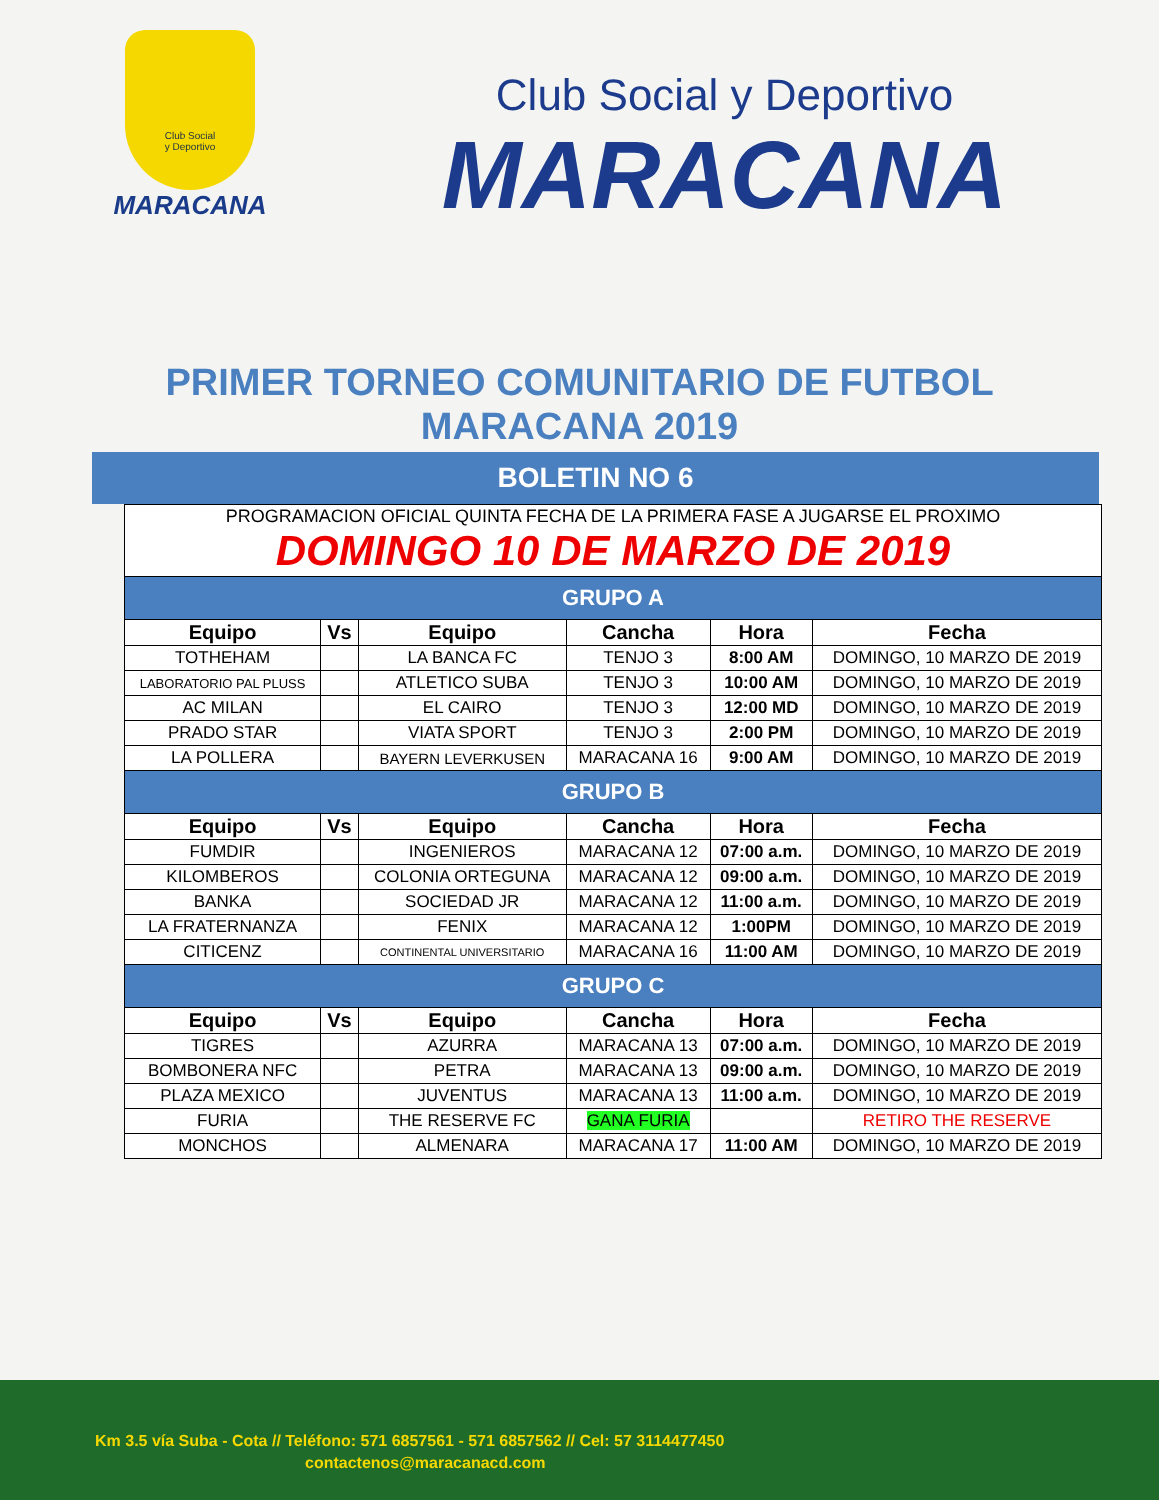Club Social
y Deportivo
MARACANA
Club Social y Deportivo
MARACANA
PRIMER TORNEO COMUNITARIO DE FUTBOL
MARACANA 2019
BOLETIN NO 6
| PROGRAMACION OFICIAL QUINTA FECHA DE LA PRIMERA FASE A JUGARSE EL PROXIMO DOMINGO 10 DE MARZO DE 2019 | | | | | |
| GRUPO A | | | | | |
| Equipo | Vs | Equipo | Cancha | Hora | Fecha |
| TOTHEHAM | | LA BANCA FC | TENJO 3 | 8:00 AM | DOMINGO, 10 MARZO DE 2019 |
| LABORATORIO PAL PLUSS | | ATLETICO SUBA | TENJO 3 | 10:00 AM | DOMINGO, 10 MARZO DE 2019 |
| AC MILAN | | EL CAIRO | TENJO 3 | 12:00 MD | DOMINGO, 10 MARZO DE 2019 |
| PRADO STAR | | VIATA SPORT | TENJO 3 | 2:00 PM | DOMINGO, 10 MARZO DE 2019 |
| LA POLLERA | | BAYERN LEVERKUSEN | MARACANA 16 | 9:00 AM | DOMINGO, 10 MARZO DE 2019 |
| GRUPO B | | | | | |
| Equipo | Vs | Equipo | Cancha | Hora | Fecha |
| FUMDIR | | INGENIEROS | MARACANA 12 | 07:00 a.m. | DOMINGO, 10 MARZO DE 2019 |
| KILOMBEROS | | COLONIA ORTEGUNA | MARACANA 12 | 09:00 a.m. | DOMINGO, 10 MARZO DE 2019 |
| BANKA | | SOCIEDAD JR | MARACANA 12 | 11:00 a.m. | DOMINGO, 10 MARZO DE 2019 |
| LA FRATERNANZA | | FENIX | MARACANA 12 | 1:00PM | DOMINGO, 10 MARZO DE 2019 |
| CITICENZ | | CONTINENTAL UNIVERSITARIO | MARACANA 16 | 11:00 AM | DOMINGO, 10 MARZO DE 2019 |
| GRUPO C | | | | | |
| Equipo | Vs | Equipo | Cancha | Hora | Fecha |
| TIGRES | | AZURRA | MARACANA 13 | 07:00 a.m. | DOMINGO, 10 MARZO DE 2019 |
| BOMBONERA NFC | | PETRA | MARACANA 13 | 09:00 a.m. | DOMINGO, 10 MARZO DE 2019 |
| PLAZA MEXICO | | JUVENTUS | MARACANA 13 | 11:00 a.m. | DOMINGO, 10 MARZO DE 2019 |
| FURIA | | THE RESERVE FC | GANA FURIA | | RETIRO THE RESERVE |
| MONCHOS | | ALMENARA | MARACANA 17 | 11:00 AM | DOMINGO, 10 MARZO DE 2019 |
Km 3.5 vía Suba - Cota // Teléfono: 571 6857561 - 571 6857562 // Cel: 57 3114477450
contactenos@maracanacd.com